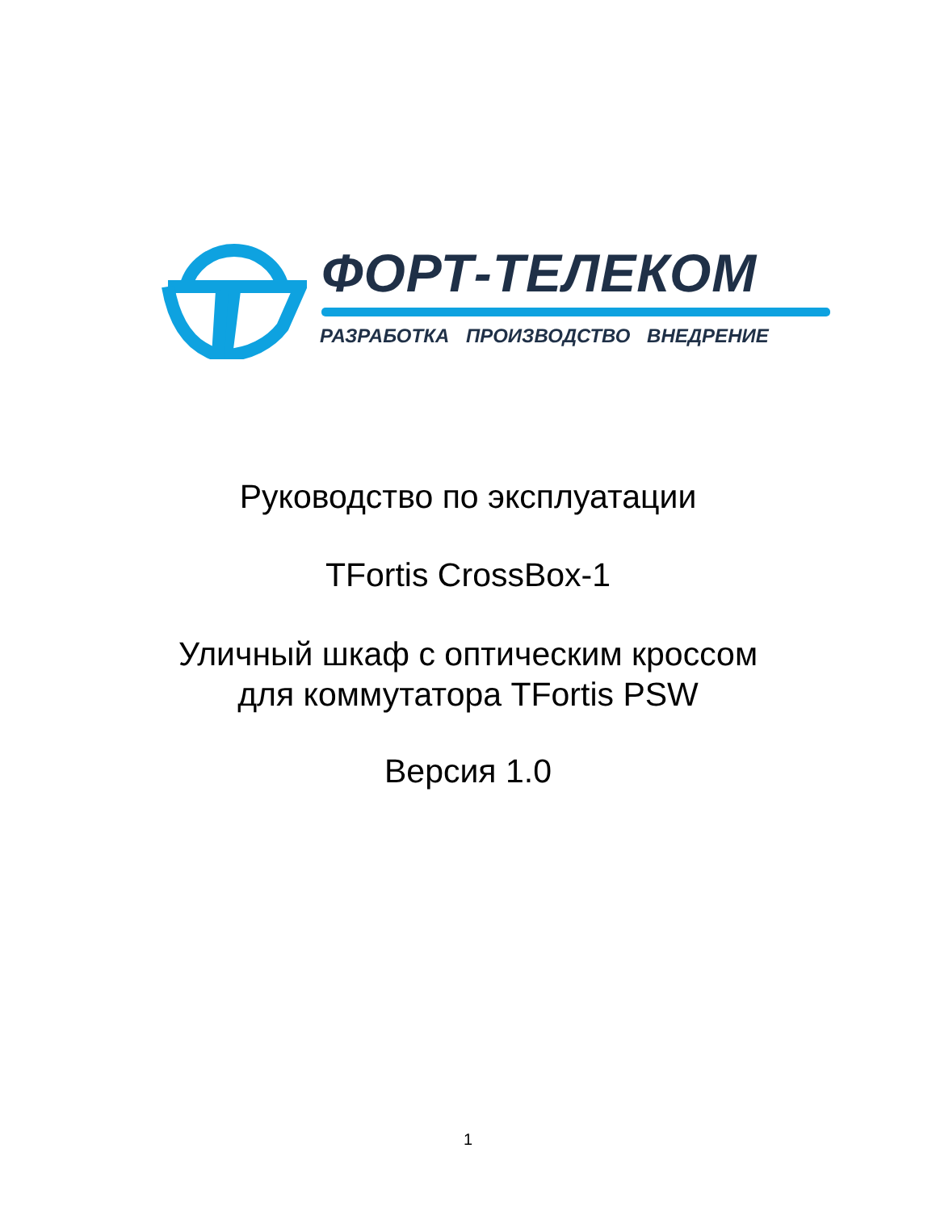ФОРТ-ТЕЛЕКОМ
РАЗРАБОТКА ПРОИЗВОДСТВО ВНЕДРЕНИЕ
Руководство по эксплуатации
TFortis CrossBox-1
Уличный шкаф с оптическим кроссом
для коммутатора TFortis PSW
Версия 1.0
1